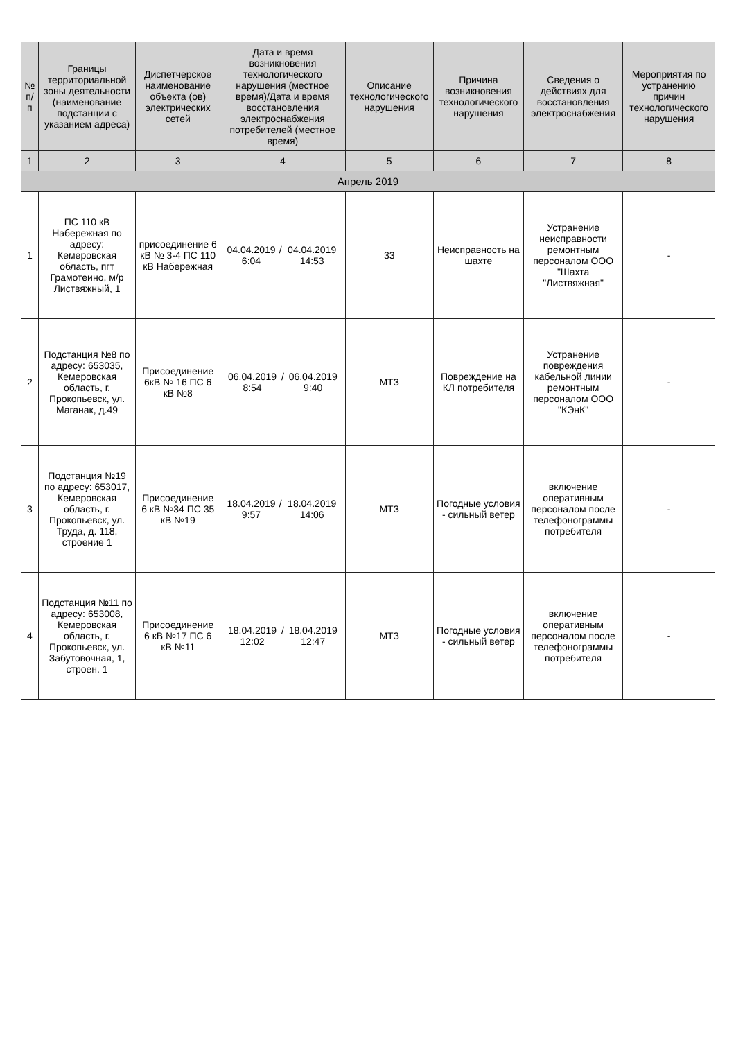| № п/п | Границы территориальной зоны деятельности (наименование подстанции с указанием адреса) | Диспетчерское наименование объекта (ов) электрических сетей | Дата и время возникновения технологического нарушения (местное время)/Дата и время восстановления электроснабжения потребителей (местное время) | Описание технологического нарушения | Причина возникновения технологического нарушения | Сведения о действиях для восстановления электроснабжения | Мероприятия по устранению причин технологического нарушения |
| --- | --- | --- | --- | --- | --- | --- | --- |
| 1 | 2 | 3 | 4 | 5 | 6 | 7 | 8 |
| Апрель 2019 | | | | | | | |
| 1 | ПС 110 кВ Набережная по адресу: Кемеровская область, пгт Грамотеино, м/р Листвяжный, 1 | присоединение 6 кВ № 3-4 ПС 110 кВ Набережная | 04.04.2019 6:04 / 04.04.2019 14:53 | 33 | Неисправность на шахте | Устранение неисправности ремонтным персоналом ООО "Шахта "Листвяжная" | - |
| 2 | Подстанция №8 по адресу: 653035, Кемеровская область, г. Прокопьевск, ул. Маганак, д.49 | Присоединение 6кВ № 16 ПС 6 кВ №8 | 06.04.2019 8:54 / 06.04.2019 9:40 | МТЗ | Повреждение на КЛ потребителя | Устранение повреждения кабельной линии ремонтным персоналом ООО "КЭнК" | - |
| 3 | Подстанция №19 по адресу: 653017, Кемеровская область, г. Прокопьевск, ул. Труда, д. 118, строение 1 | Присоединение 6 кВ №34 ПС 35 кВ №19 | 18.04.2019 9:57 / 18.04.2019 14:06 | МТЗ | Погодные условия - сильный ветер | включение оперативным персоналом после телефонограммы потребителя | - |
| 4 | Подстанция №11 по адресу: 653008, Кемеровская область, г. Прокопьевск, ул. Забутовочная, 1, строен. 1 | Присоединение 6 кВ №17 ПС 6 кВ №11 | 18.04.2019 12:02 / 18.04.2019 12:47 | МТЗ | Погодные условия - сильный ветер | включение оперативным персоналом после телефонограммы потребителя | - |